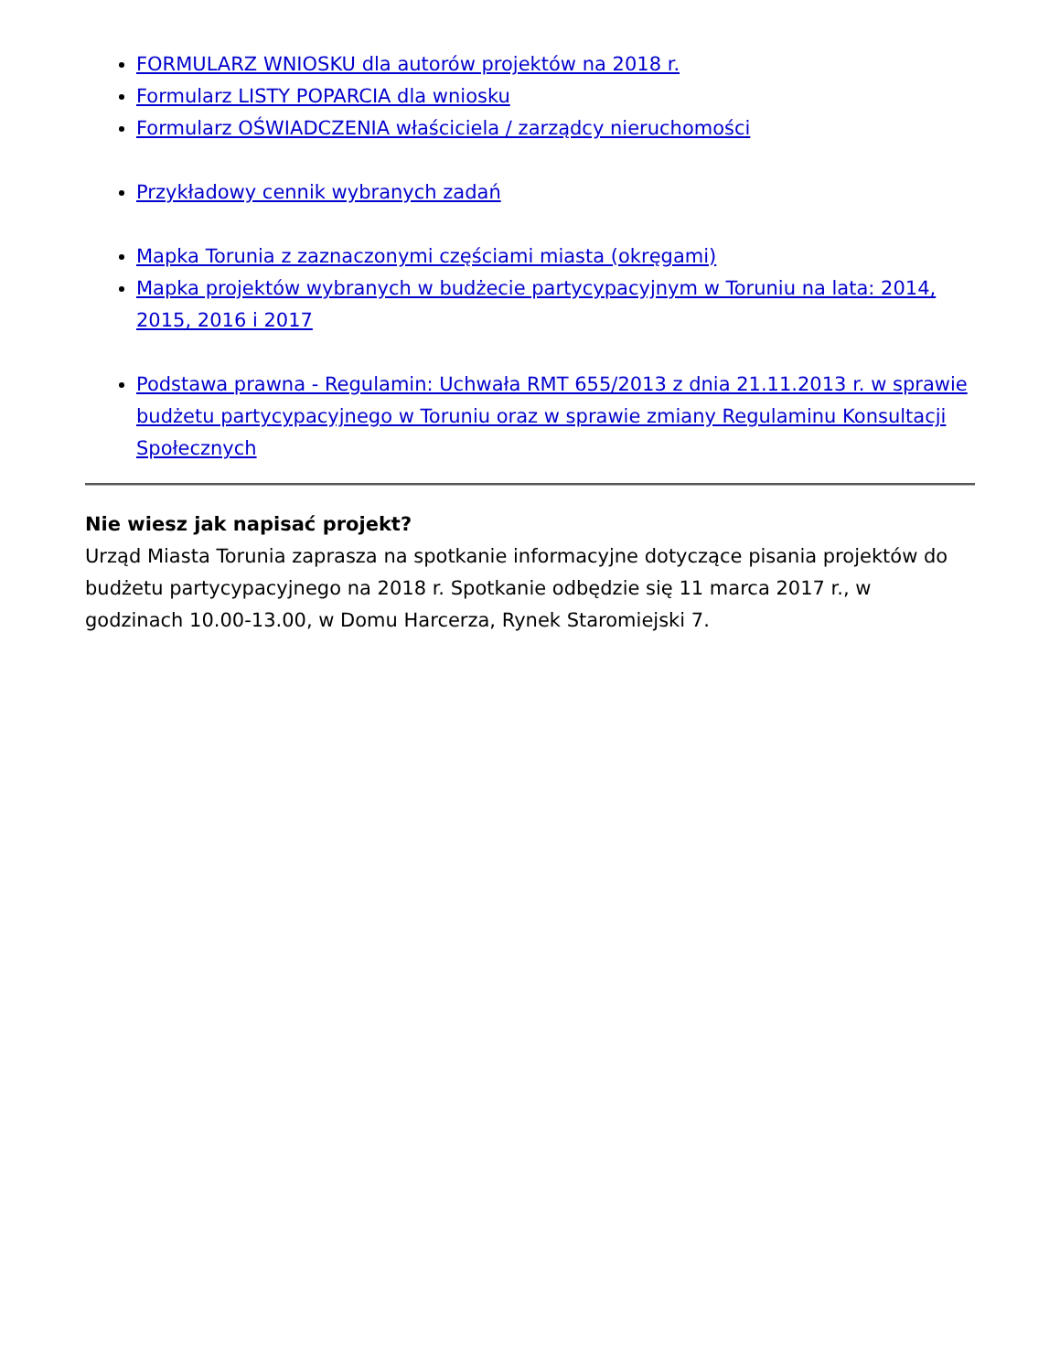FORMULARZ WNIOSKU dla autorów projektów na 2018 r.
Formularz LISTY POPARCIA dla wniosku
Formularz OŚWIADCZENIA właściciela / zarządcy nieruchomości
Przykładowy cennik wybranych zadań
Mapka Torunia z zaznaczonymi częściami miasta (okręgami)
Mapka projektów wybranych w budżecie partycypacyjnym w Toruniu na lata: 2014, 2015, 2016 i 2017
Podstawa prawna - Regulamin: Uchwała RMT 655/2013 z dnia 21.11.2013 r. w sprawie budżetu partycypacyjnego w Toruniu oraz w sprawie zmiany Regulaminu Konsultacji Społecznych
Nie wiesz jak napisać projekt?
Urząd Miasta Torunia zaprasza na spotkanie informacyjne dotyczące pisania projektów do budżetu partycypacyjnego na 2018 r. Spotkanie odbędzie się 11 marca 2017 r., w godzinach 10.00-13.00, w Domu Harcerza, Rynek Staromiejski 7.